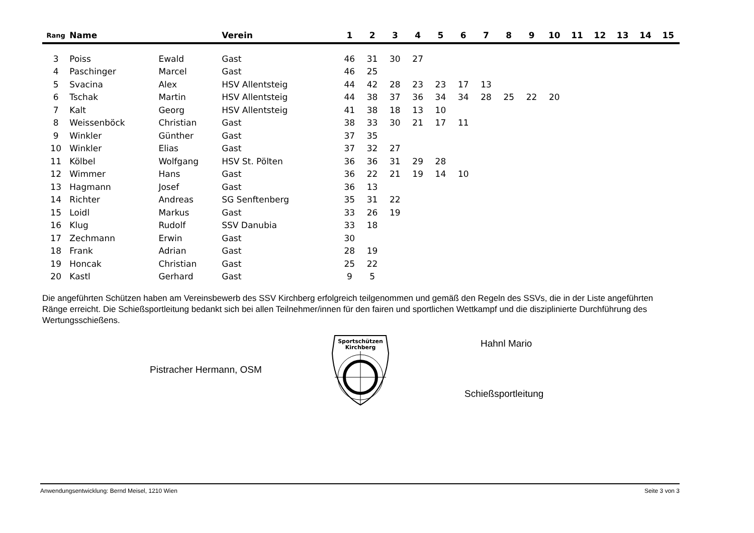| Rang | Name | | Verein | 1 | 2 | 3 | 4 | 5 | 6 | 7 | 8 | 9 | 10 | 11 | 12 | 13 | 14 | 15 |
| --- | --- | --- | --- | --- | --- | --- | --- | --- | --- | --- | --- | --- | --- | --- | --- | --- | --- | --- |
| 3 | Poiss | Ewald | Gast | 46 | 31 | 30 | 27 | | | | | | | | | | | |
| 4 | Paschinger | Marcel | Gast | 46 | 25 | | | | | | | | | | | | | |
| 5 | Svacina | Alex | HSV Allentsteig | 44 | 42 | 28 | 23 | 23 | 17 | 13 | | | | | | | | |
| 6 | Tschak | Martin | HSV Allentsteig | 44 | 38 | 37 | 36 | 34 | 34 | 28 | 25 | 22 | 20 | | | | | |
| 7 | Kalt | Georg | HSV Allentsteig | 41 | 38 | 18 | 13 | 10 | | | | | | | | | | |
| 8 | Weissenböck | Christian | Gast | 38 | 33 | 30 | 21 | 17 | 11 | | | | | | | | | |
| 9 | Winkler | Günther | Gast | 37 | 35 | | | | | | | | | | | | | |
| 10 | Winkler | Elias | Gast | 37 | 32 | 27 | | | | | | | | | | | | |
| 11 | Kölbel | Wolfgang | HSV St. Pölten | 36 | 36 | 31 | 29 | 28 | | | | | | | | | | |
| 12 | Wimmer | Hans | Gast | 36 | 22 | 21 | 19 | 14 | 10 | | | | | | | | | |
| 13 | Hagmann | Josef | Gast | 36 | 13 | | | | | | | | | | | | | |
| 14 | Richter | Andreas | SG Senftenberg | 35 | 31 | 22 | | | | | | | | | | | | |
| 15 | Loidl | Markus | Gast | 33 | 26 | 19 | | | | | | | | | | | | |
| 16 | Klug | Rudolf | SSV Danubia | 33 | 18 | | | | | | | | | | | | | |
| 17 | Zechmann | Erwin | Gast | 30 | | | | | | | | | | | | | | |
| 18 | Frank | Adrian | Gast | 28 | 19 | | | | | | | | | | | | | |
| 19 | Honcak | Christian | Gast | 25 | 22 | | | | | | | | | | | | | |
| 20 | Kastl | Gerhard | Gast | 9 | 5 | | | | | | | | | | | | | |
Die angeführten Schützen haben am Vereinsbewerb des SSV Kirchberg erfolgreich teilgenommen und gemäß den Regeln des SSVs, die in der Liste angeführten Ränge erreicht. Die Schießsportleitung bedankt sich bei allen Teilnehmer/innen für den fairen und sportlichen Wettkampf und die disziplinierte Durchführung des Wertungsschießens.
Pistracher Hermann, OSM
Sportschützen
Kirchberg
Hahnl Mario
Schießsportleitung
Anwendungsentwicklung: Bernd Meisel, 1210 Wien Seite 3 von 3